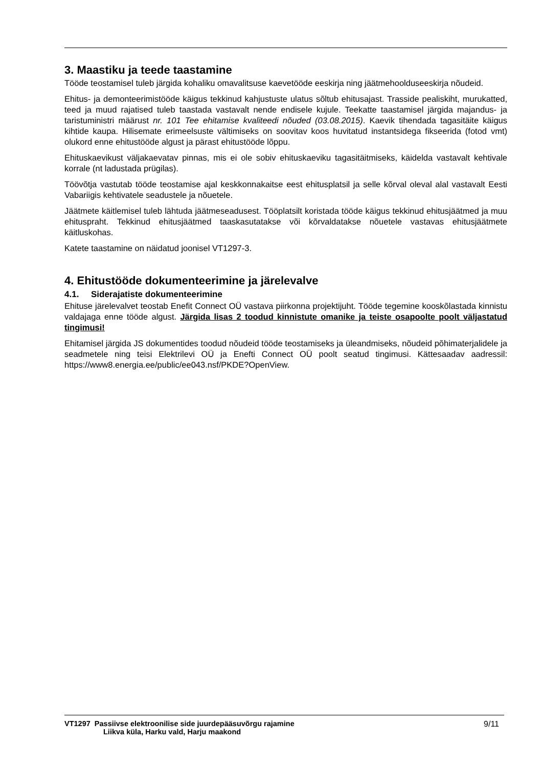3. Maastiku ja teede taastamine
Tööde teostamisel tuleb järgida kohaliku omavalitsuse kaevetööde eeskirja ning jäätmehoolduseeskirja nõudeid.
Ehitus- ja demonteerimistööde käigus tekkinud kahjustuste ulatus sõltub ehitusajast. Trasside pealiskiht, murukatted, teed ja muud rajatised tuleb taastada vastavalt nende endisele kujule. Teekatte taastamisel järgida majandus- ja taristuministri määrust nr. 101 Tee ehitamise kvaliteedi nõuded (03.08.2015). Kaevik tihendada tagasitäite käigus kihtide kaupa. Hilisemate erimeelsuste vältimiseks on soovitav koos huvitatud instantsidega fikseerida (fotod vmt) olukord enne ehitustööde algust ja pärast ehitustööde lõppu.
Ehituskaevikust väljakaevatav pinnas, mis ei ole sobiv ehituskaeviku tagasitäitmiseks, käidelda vastavalt kehtivale korrale (nt ladustada prügilas).
Töövõtja vastutab tööde teostamise ajal keskkonnakaitse eest ehitusplatsil ja selle kõrval oleval alal vastavalt Eesti Vabariigis kehtivatele seadustele ja nõuetele.
Jäätmete käitlemisel tuleb lähtuda jäätmeseadusest. Tööplatsilt koristada tööde käigus tekkinud ehitusjäätmed ja muu ehituspraht. Tekkinud ehitusjäätmed taaskasutatakse või kõrvaldatakse nõuetele vastavas ehitusjäätmete käitluskohas.
Katete taastamine on näidatud joonisel VT1297-3.
4. Ehitustööde dokumenteerimine ja järelevalve
4.1. Siderajatiste dokumenteerimine
Ehituse järelevalvet teostab Enefit Connect OÜ vastava piirkonna projektijuht. Tööde tegemine kooskõlastada kinnistu valdajaga enne tööde algust. Järgida lisas 2 toodud kinnistute omanike ja teiste osapoolte poolt väljastatud tingimusi!
Ehitamisel järgida JS dokumentides toodud nõudeid tööde teostamiseks ja üleandmiseks, nõudeid põhimaterjalidele ja seadmetele ning teisi Elektrilevi OÜ ja Enefti Connect OÜ poolt seatud tingimusi. Kättesaadav aadressil: https://www8.energia.ee/public/ee043.nsf/PKDE?OpenView.
VT1297 Passiivse elektroonilise side juurdepääsuvõrgu rajamine
Liikva küla, Harku vald, Harju maakond
9/11